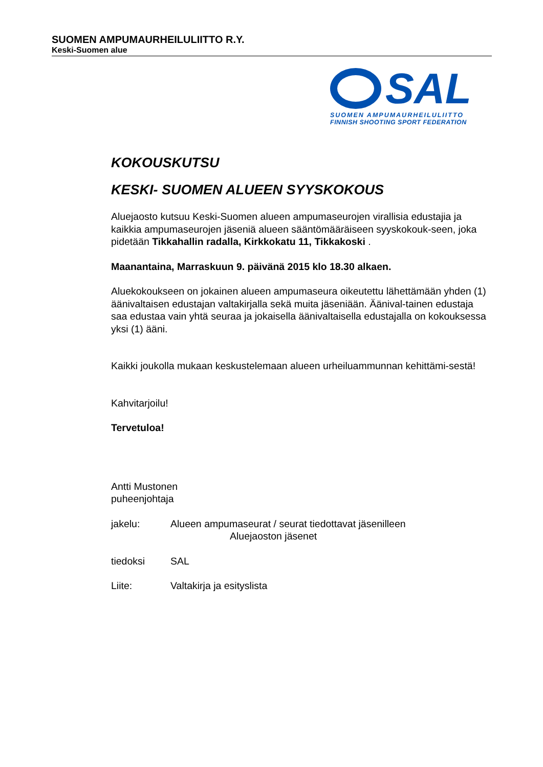SUOMEN AMPUMAURHEILULIITTO R.Y.
Keski-Suomen alue
SAL
SUOMEN AMPUMAURHEILULIITTO
FINNISH SHOOTING SPORT FEDERATION
KOKOUSKUTSU
KESKI- SUOMEN ALUEEN SYYSKOKOUS
Aluejaosto kutsuu Keski-Suomen alueen ampumaseurojen virallisia edustajia ja kaikkia ampumaseurojen jäseniä alueen sääntömääräiseen syyskokouk-seen, joka pidetään Tikkahallin radalla, Kirkkokatu 11, Tikkakoski .
Maanantaina, Marraskuun 9. päivänä 2015 klo 18.30 alkaen.
Aluekokoukseen on jokainen alueen ampumaseura oikeutettu lähettämään yhden (1) äänivaltaisen edustajan valtakirjalla sekä muita jäseniään. Äänival-tainen edustaja saa edustaa vain yhtä seuraa ja jokaisella äänivaltaisella edustajalla on kokouksessa yksi (1) ääni.
Kaikki joukolla mukaan keskustelemaan alueen urheiluammunnan kehittämi-sestä!
Kahvitarjoilu!
Tervetuloa!
Antti Mustonen
puheenjohtaja
jakelu: Alueen ampumaseurat / seurat tiedottavat jäsenilleen
Aluejaoston jäsenet
tiedoksi SAL
Liite: Valtakirja ja esityslista